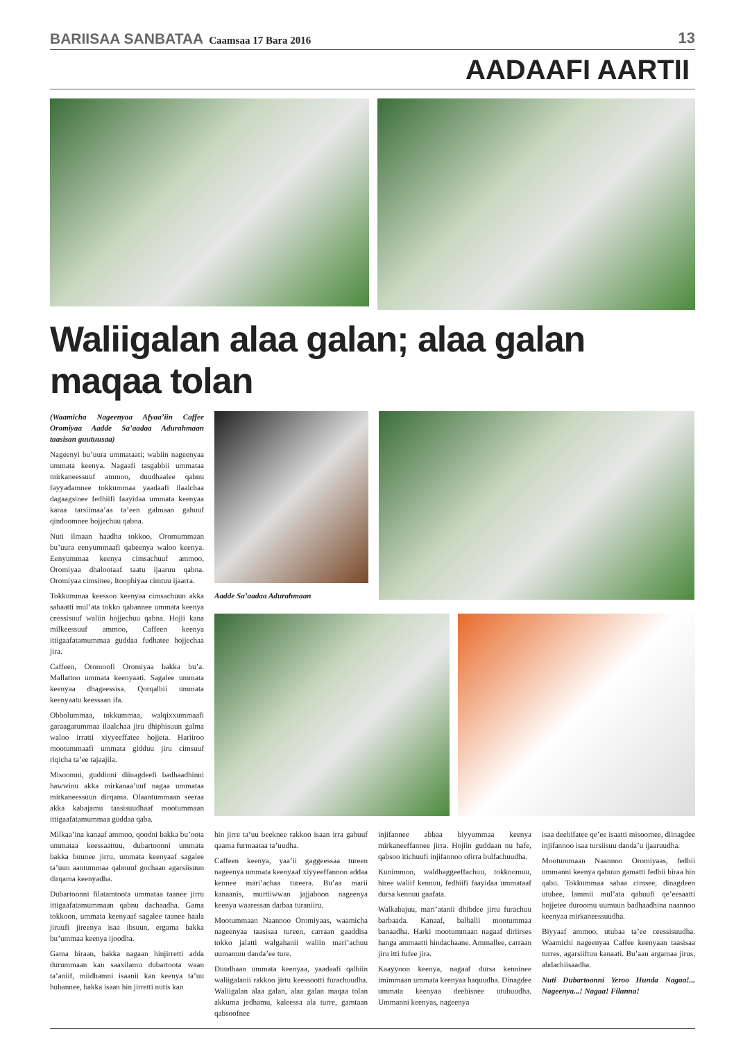BARIISAA SANBATAA Caamsaa 17 Bara 2016
13
AADAAFI AARTII
Waliigalan alaa galan; alaa galan maqaa tolan
(Waamicha Nageenyaa Afyaa’iin Caffee Oromiyaa Aadde Sa’aadaa Adurahmaan taasisan guutuusaa)
Nageenyi bu’uura ummataati; wabiin nageenyaa ummata keenya. Nagaafi tasgabbii ummataa mirkaneessuuf ammoo, duudhaalee qabnu fayyadamnee tokkummaa yaadaafi ilaalchaa dagaagsinee fedhiifi faayidaa ummata keenyaa karaa tarsiimaa’aa ta’een galmaan gahuuf qindoomnee hojjechuu qabna.
Nuti ilmaan haadha tokkoo, Oromummaan bu’uura eenyummaafi qabeenya waloo keenya. Eenyummaa keenya cimsachuuf ammoo, Oromiyaa dhalootaaf taatu ijaaruu qabna. Oromiyaa cimsinee, Itoophiyaa cimtuu ijaarra.
Tokkummaa keessoo keenyaa cimsachuun akka sabaatti mul’ata tokko qabannee ummata keenya ceessisuuf waliin hojjechuu qabna. Hojii kana milkeessuuf ammoo, Caffeen keenya ittigaafatamummaa guddaa fudhatee hojjechaa jira.
Caffeen, Oromoofi Oromiyaa bakka bu’a. Mallattoo ummata keenyaati. Sagalee ummata keenyaa dhageessisa. Qorqalbii ummata keenyaatu keessaan ifa.
Obbolummaa, tokkummaa, walqixxummaafi garaagarummaa ilaalchaa jiru dhiphisuun galma waloo irratti xiyyeeffatee hojjeta. Hariiroo mootummaafi ummata gidduu jiru cimsuuf riqicha ta’ee tajaajila.
Misoomni, guddinni diinagdeefi badhaadhinni hawwinu akka mirkanaa’uuf nagaa ummataa mirkaneessuun dirqama. Olaantummaan seeraa akka kabajamu taasisuudhaaf mootummaan ittigaafatamummaa guddaa qaba.
Milkaa’ina kanaaf ammoo, qoodni bakka bu’oota ummataa keessaattuu, dubartoonni ummata bakka buunee jirru, ummata keenyaaf sagalee ta’uun aantummaa qabnuuf gochaan agarsiisuun dirqama keenyadha.
Dubartoonni filatamtoota ummataa taanee jirru ittigaafatamummaan qabnu dachaadha. Gama tokkoon, ummata keenyaaf sagalee taanee haala jiruufi jireenya isaa ibsuun, ergama bakka bu’ummaa keenya ijoodha.
Gama biraan, bakka nagaan hinjirretti adda durummaan kan saaxilamu dubartoota waan ta’aniif, miidhamni isaanii kan keenya ta’uu hubannee, bakka isaan hin jirretti nutis kan
Aadde Sa’aadaa Adurahmaan
hin jirre ta’uu beeknee rakkoo isaan irra gahuuf qaama furmaataa ta’uudha.
Caffeen keenya, yaa’ii gaggeessaa tureen nageenya ummata keenyaaf xiyyeeffannoo addaa kennee mari’achaa tureera. Bu’aa marii kanaanis, murtiiwwan jajjaboon nageenya keenya waaressan darbaa turaniiru.
Mootummaan Naannoo Oromiyaas, waamicha nageenyaa taasisaa tureen, carraan gaaddisa tokko jalatti walgahanii waliin mari’achuu uumamuu danda’ee ture.
Duudhaan ummata keenyaa, yaadaafi qalbiin waliigalanii rakkoo jirtu keessootti furachuudha. Waliigalan alaa galan, alaa galan maqaa tolan akkuma jedhamu, kaleessa ala turre, gamtaan qabsoofnee
injifannee abbaa biyyummaa keenya mirkaneeffannee jirra. Hojiin guddaan nu hafe, qabsoo itichuufi injifannoo ofirra bulfachuudha.
Kunimmoo, waldhaggeeffachuu, tokkoomuu, hiree waliif kennuu, fedhiifi faayidaa ummataaf dursa kennuu gaafata.
Walkabajuu, mari’atanii dhibdee jirtu furachuu barbaada. Kanaaf, balballi mootummaa banaadha. Harki mootummaan nagaaf diriirses hanga ammaatti hindachaane. Ammallee, carraan jiru itti fufee jira.
Kaayyoon keenya, nagaaf dursa kenninee imimmaan ummata keenyaa haquudha. Dinagdee ummata keenyaa deebisnee utubuudha. Ummanni keenyas, nageenya
isaa deebifatee qe’ee isaatti misoomee, diinagdee injifannoo isaa tursiisuu danda’u ijaaruudha.
Mootummaan Naannoo Oromiyaas, fedhii ummanni keenya qabuun gamatti fedhii biraa hin qabu. Tokkummaa sabaa cimsee, dinagdeen utubee, lammii mul’ata qabuufi qe’eesaatti hojjetee duroomu uumuun badhaadhina naannoo keenyaa mirkaneessuudha.
Biyyaaf ammoo, utubaa ta’ee ceessisuudha. Waamichi nageenyaa Caffee keenyaan taasisaa turres, agarsiiftuu kanaati. Bu’aan argamaa jirus, abdachiisaadha.
Nuti Dubartoonni Yeroo Hunda Nagaa!... Nageenya...! Nagaa! Filanna!